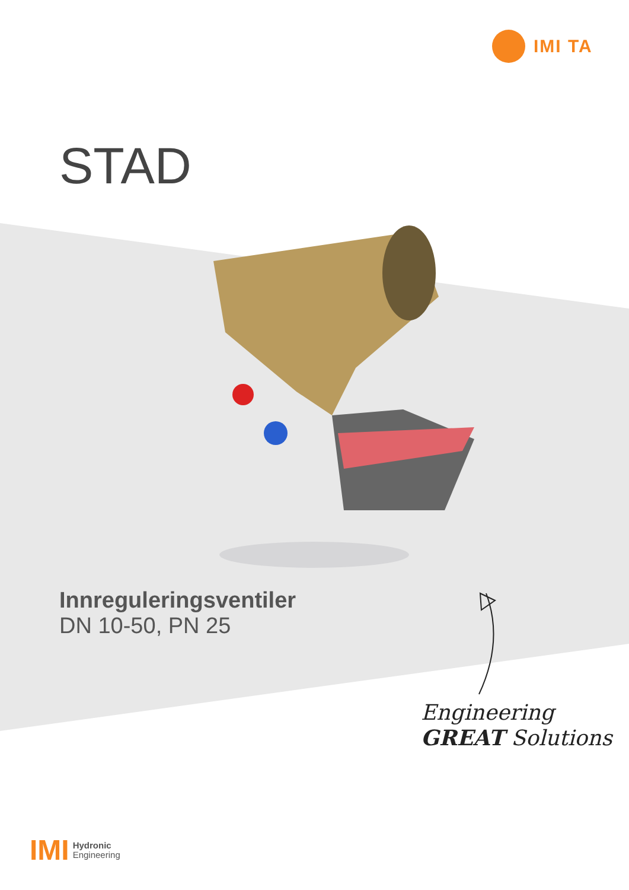IMI TA
STAD
Innreguleringsventiler
DN 10-50, PN 25
Engineering
GREAT Solutions
IMI Hydronic
Engineering